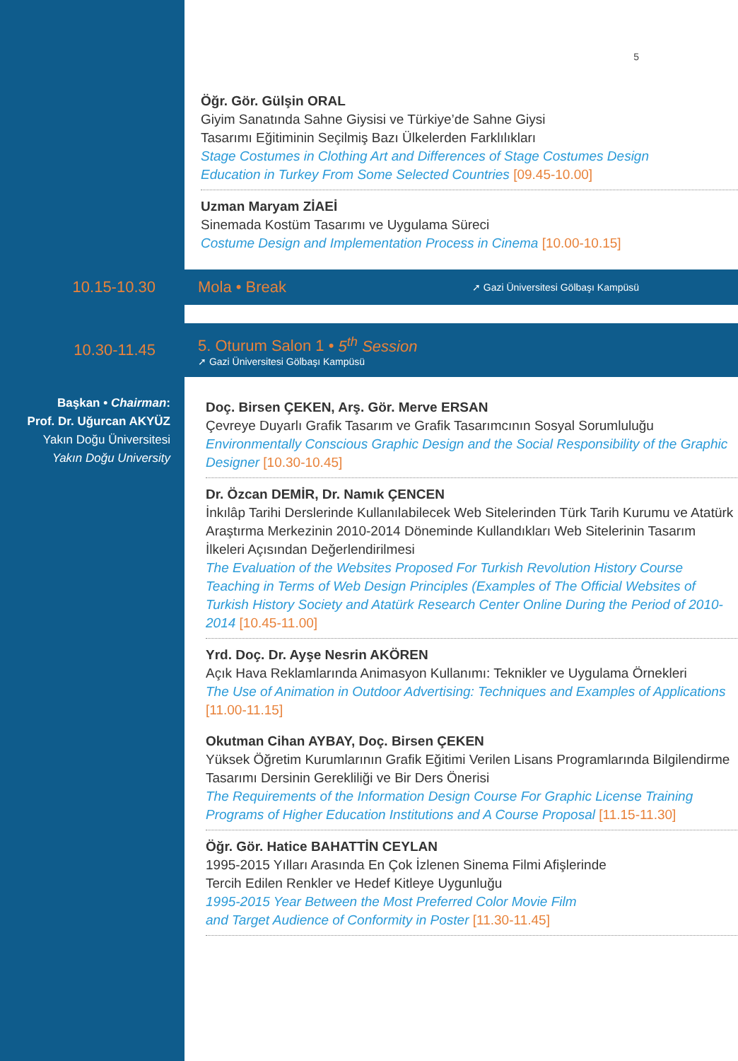5
Öğr. Gör. Gülşin ORAL
Giyim Sanatında Sahne Giysisi ve Türkiye’de Sahne Giysi
Tasarımı Eğitiminin Seçilmiş Bazı Ülkelerden Farklılıkları
Stage Costumes in Clothing Art and Differences of Stage Costumes Design
Education in Turkey From Some Selected Countries [09.45-10.00]
Uzman Maryam ZİAEİ
Sinemada Kostüm Tasarımı ve Uygulama Süreci
Costume Design and Implementation Process in Cinema [10.00-10.15]
10.15-10.30 Mola • Break
➚ Gazi Üniversitesi Gölbaşı Kampüsü
10.30-11.45
5. Oturum Salon 1 • 5<sup>th</sup> Session
➚ Gazi Üniversitesi Gölbaşı Kampüsü
Başkan • Chairman:
Prof. Dr. Uğurcan AKYÜZ
Yakın Doğu Üniversitesi
Yakın Doğu University
Doç. Birsen ÇEKEN, Arş. Gör. Merve ERSAN
Çevreye Duyarlı Grafik Tasarım ve Grafik Tasarımcının Sosyal Sorumluluğu
Environmentally Conscious Graphic Design and the Social Responsibility of the Graphic Designer [10.30-10.45]
Dr. Özcan DEMİR, Dr. Namık ÇENCEN
İnkılâp Tarihi Derslerinde Kullanılabilecek Web Sitelerinden Türk Tarih Kurumu ve Atatürk Araştırma Merkezinin 2010-2014 Döneminde Kullandıkları Web Sitelerinin Tasarım İlkeleri Açısından Değerlendirilmesi
The Evaluation of the Websites Proposed For Turkish Revolution History Course Teaching in Terms of Web Design Principles (Examples of The Official Websites of Turkish History Society and Atatürk Research Center Online During the Period of 2010-2014 [10.45-11.00]
Yrd. Doç. Dr. Ayşe Nesrin AKÖREN
Açık Hava Reklamlarında Animasyon Kullanımı: Teknikler ve Uygulama Örnekleri
The Use of Animation in Outdoor Advertising: Techniques and Examples of Applications [11.00-11.15]
Okutman Cihan AYBAY, Doç. Birsen ÇEKEN
Yüksek Öğretim Kurumlarının Grafik Eğitimi Verilen Lisans Programlarında Bilgilendirme Tasarımı Dersinin Gerekliliği ve Bir Ders Önerisi
The Requirements of the Information Design Course For Graphic License Training Programs of Higher Education Institutions and A Course Proposal [11.15-11.30]
Öğr. Gör. Hatice BAHATTİN CEYLAN
1995-2015 Yılları Arasında En Çok İzlenen Sinema Filmi Afişlerinde
Tercih Edilen Renkler ve Hedef Kitleye Uygunluğu
1995-2015 Year Between the Most Preferred Color Movie Film
and Target Audience of Conformity in Poster [11.30-11.45]